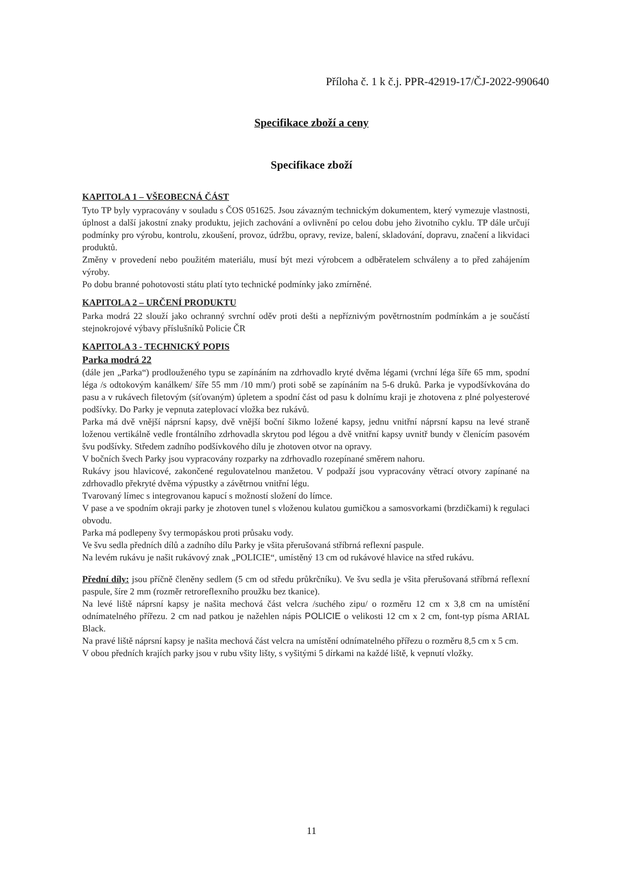Příloha č. 1 k č.j. PPR-42919-17/ČJ-2022-990640
Specifikace zboží a ceny
Specifikace zboží
KAPITOLA 1 – VŠEOBECNÁ ČÁST
Tyto TP byly vypracovány v souladu s ČOS 051625. Jsou závazným technickým dokumentem, který vymezuje vlastnosti, úplnost a další jakostní znaky produktu, jejich zachování a ovlivnění po celou dobu jeho životního cyklu. TP dále určují podmínky pro výrobu, kontrolu, zkoušení, provoz, údržbu, opravy, revize, balení, skladování, dopravu, značení a likvidaci produktů.
Změny v provedení nebo použitém materiálu, musí být mezi výrobcem a odběratelem schváleny a to před zahájením výroby.
Po dobu branné pohotovosti státu platí tyto technické podmínky jako zmírněné.
KAPITOLA 2 – URČENÍ PRODUKTU
Parka modrá 22 slouží jako ochranný svrchní oděv proti dešti a nepříznivým povětrnostním podmínkám a je součástí stejnokrojové výbavy příslušníků Policie ČR
KAPITOLA 3 - TECHNICKÝ POPIS
Parka modrá 22
(dále jen „Parka“) prodlouženého typu se zapínáním na zdrhovadlo kryté dvěma légami (vrchní léga šíře 65 mm, spodní léga /s odtokovým kanálkem/ šíře 55 mm /10 mm/) proti sobě se zapínáním na 5-6 druků. Parka je vypodšívkována do pasu a v rukávech filetovým (síťovaným) úpletem a spodní část od pasu k dolnímu kraji je zhotovena z plné polyesterové podšívky. Do Parky je vepnuta zateplovací vložka bez rukávů.
Parka má dvě vnější náprsní kapsy, dvě vnější boční šikmo ložené kapsy, jednu vnitřní náprsní kapsu na levé straně loženou vertikálně vedle frontálního zdrhovadla skrytou pod légou a dvě vnitřní kapsy uvnitř bundy v členícím pasovém švu podšívky. Středem zadního podšívkového dílu je zhotoven otvor na opravy.
V bočních švech Parky jsou vypracovány rozparky na zdrhovadlo rozepínané směrem nahoru.
Rukávy jsou hlavicové, zakončené regulovatelnou manžetou. V podpaží jsou vypracovány větrací otvory zapínané na zdrhovadlo překryté dvěma výpustky a závětrnou vnitřní légu.
Tvarovaný límec s integrovanou kapucí s možností složení do límce.
V pase a ve spodním okraji parky je zhotoven tunel s vloženou kulatou gumičkou a samosvorkami (brzdičkami) k regulaci obvodu.
Parka má podlepeny švy termopáskou proti průsaku vody.
Ve švu sedla předních dílů a zadního dílu Parky je všita přerušovaná stříbrná reflexní paspule.
Na levém rukávu je našit rukávový znak „POLICIE“, umístěný 13 cm od rukávové hlavice na střed rukávu.
Přední díly: jsou příčně členěny sedlem (5 cm od středu průkrčníku). Ve švu sedla je všita přerušovaná stříbrná reflexní paspule, šíre 2 mm (rozměr retroreflexního proužku bez tkanice).
Na levé liště náprsní kapsy je našita mechová část velcra /suchého zipu/ o rozměru 12 cm x 3,8 cm na umístění odnímatelného přířezu. 2 cm nad patkou je nažehlen nápis POLICIE o velikosti 12 cm x 2 cm, font-typ písma ARIAL Black.
Na pravé liště náprsní kapsy je našita mechová část velcra na umístění odnímatelného přířezu o rozměru 8,5 cm x 5 cm.
V obou předních krajích parky jsou v rubu všity lišty, s vyšitými 5 dírkami na každé liště, k vepnutí vložky.
11